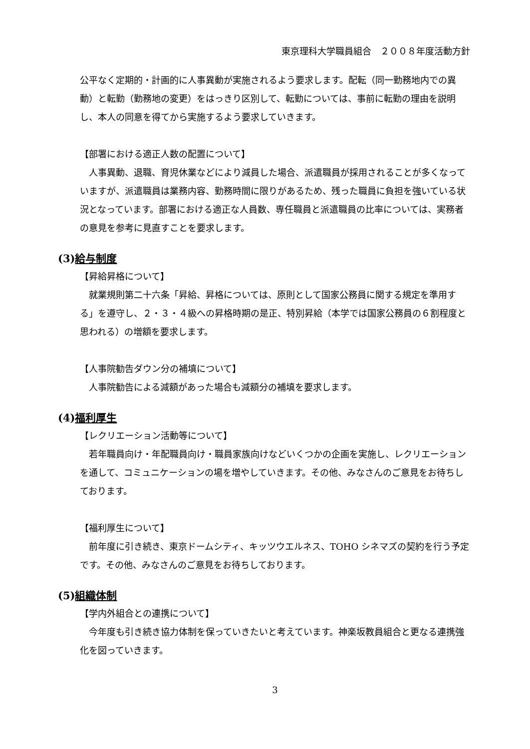東京理科大学職員組合　２００８年度活動方針
公平なく定期的・計画的に人事異動が実施されるよう要求します。配転（同一勤務地内での異動）と転勤（勤務地の変更）をはっきり区別して、転勤については、事前に転勤の理由を説明し、本人の同意を得てから実施するよう要求していきます。
【部署における適正人数の配置について】
　人事異動、退職、育児休業などにより減員した場合、派遣職員が採用されることが多くなっていますが、派遣職員は業務内容、勤務時間に限りがあるため、残った職員に負担を強いている状況となっています。部署における適正な人員数、専任職員と派遣職員の比率については、実務者の意見を参考に見直すことを要求します。
(3)給与制度
【昇給昇格について】
　就業規則第二十六条「昇給、昇格については、原則として国家公務員に関する規定を準用する」を遵守し、２・３・４級への昇格時期の是正、特別昇給（本学では国家公務員の６割程度と思われる）の増額を要求します。
【人事院勧告ダウン分の補填について】
　人事院勧告による減額があった場合も減額分の補填を要求します。
(4)福利厚生
【レクリエーション活動等について】
　若年職員向け・年配職員向け・職員家族向けなどいくつかの企画を実施し、レクリエーションを通して、コミュニケーションの場を増やしていきます。その他、みなさんのご意見をお待ちしております。
【福利厚生について】
　前年度に引き続き、東京ドームシティ、キッツウエルネス、TOHO シネマズの契約を行う予定です。その他、みなさんのご意見をお待ちしております。
(5)組織体制
【学内外組合との連携について】
　今年度も引き続き協力体制を保っていきたいと考えています。神楽坂教員組合と更なる連携強化を図っていきます。
3